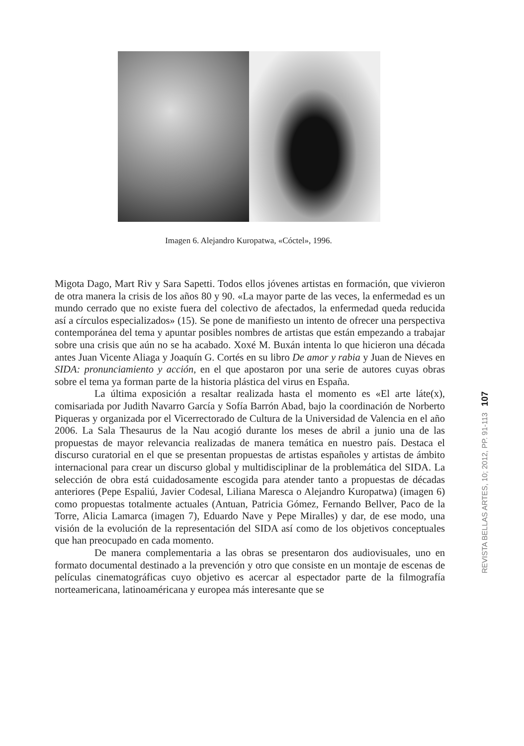Imagen 6. Alejandro Kuropatwa, «Cóctel», 1996.
Migota Dago, Mart Riv y Sara Sapetti. Todos ellos jóvenes artistas en formación, que vivieron de otra manera la crisis de los años 80 y 90. «La mayor parte de las veces, la enfermedad es un mundo cerrado que no existe fuera del colectivo de afectados, la enfermedad queda reducida así a círculos especializados» (15). Se pone de manifiesto un intento de ofrecer una perspectiva contemporánea del tema y apuntar posibles nombres de artistas que están empezando a trabajar sobre una crisis que aún no se ha acabado. Xoxé M. Buxán intenta lo que hicieron una década antes Juan Vicente Aliaga y Joaquín G. Cortés en su libro De amor y rabia y Juan de Nieves en SIDA: pronunciamiento y acción, en el que apostaron por una serie de autores cuyas obras sobre el tema ya forman parte de la historia plástica del virus en España.
La última exposición a resaltar realizada hasta el momento es «El arte láte(x), comisariada por Judith Navarro García y Sofía Barrón Abad, bajo la coordinación de Norberto Piqueras y organizada por el Vicerrectorado de Cultura de la Universidad de Valencia en el año 2006. La Sala Thesaurus de la Nau acogió durante los meses de abril a junio una de las propuestas de mayor relevancia realizadas de manera temática en nuestro país. Destaca el discurso curatorial en el que se presentan propuestas de artistas españoles y artistas de ámbito internacional para crear un discurso global y multidisciplinar de la problemática del SIDA. La selección de obra está cuidadosamente escogida para atender tanto a propuestas de décadas anteriores (Pepe Espaliú, Javier Codesal, Liliana Maresca o Alejandro Kuropatwa) (imagen 6) como propuestas totalmente actuales (Antuan, Patricia Gómez, Fernando Bellver, Paco de la Torre, Alicia Lamarca (imagen 7), Eduardo Nave y Pepe Miralles) y dar, de ese modo, una visión de la evolución de la representación del SIDA así como de los objetivos conceptuales que han preocupado en cada momento.
De manera complementaria a las obras se presentaron dos audiovisuales, uno en formato documental destinado a la prevención y otro que consiste en un montaje de escenas de películas cinematográficas cuyo objetivo es acercar al espectador parte de la filmografía norteamericana, latinoaméricana y europea más interesante que se
REVISTA BELLAS ARTES, 10; 2012, PP. 91-113 107